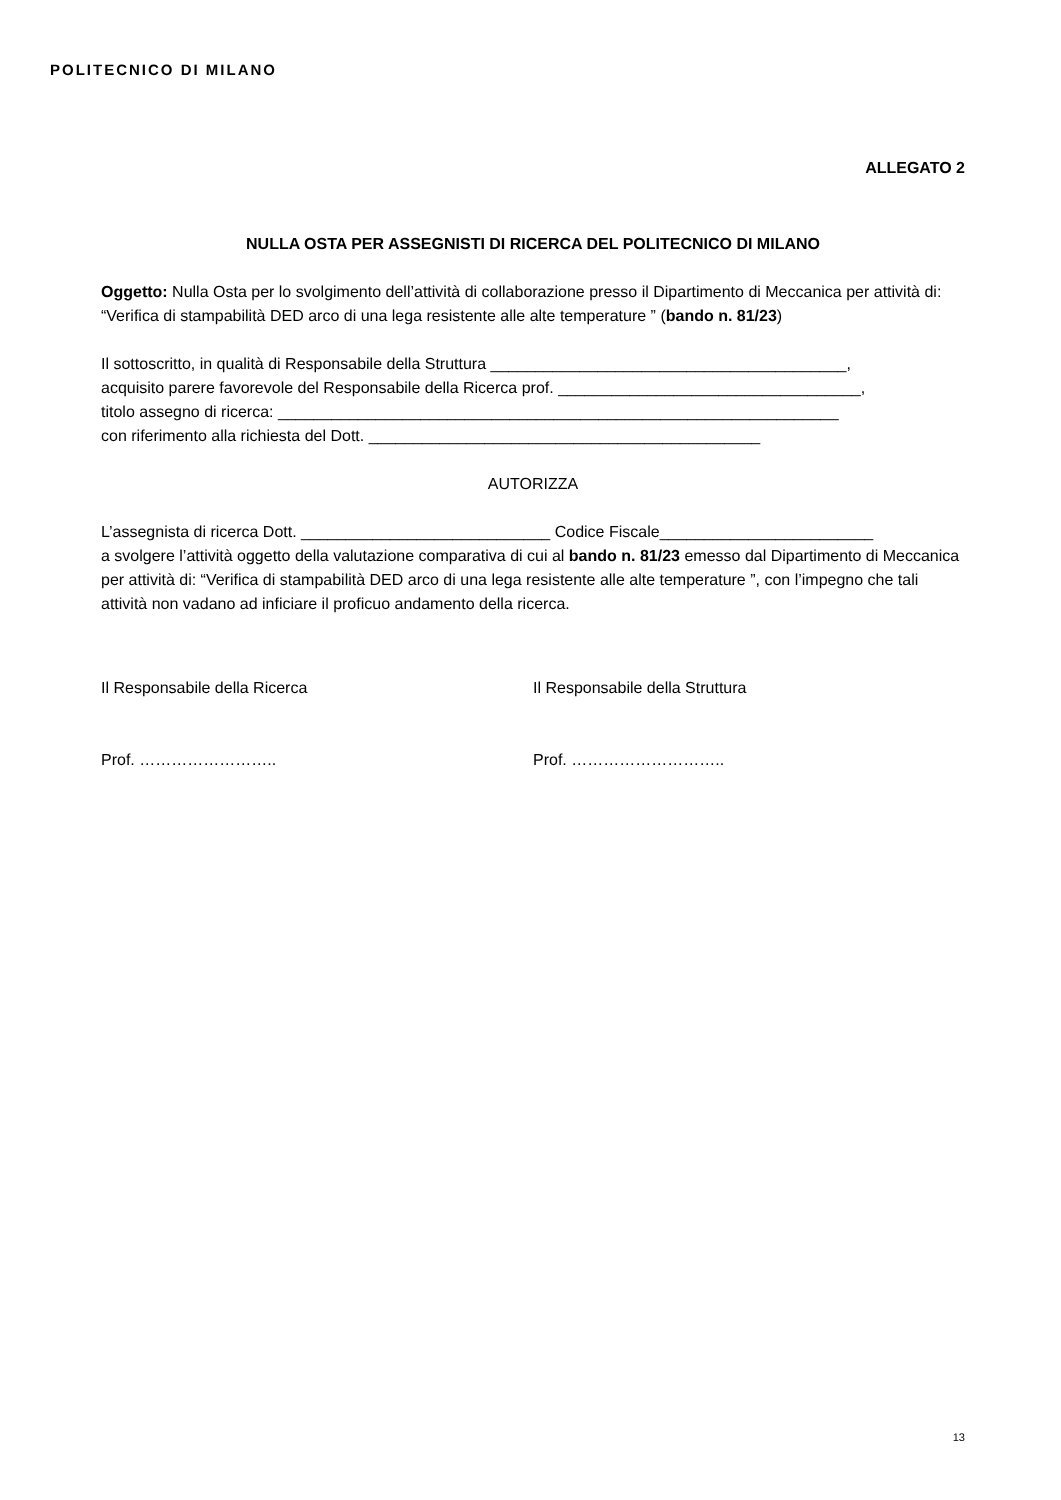POLITECNICO DI MILANO
ALLEGATO 2
NULLA OSTA PER ASSEGNISTI DI RICERCA DEL POLITECNICO DI MILANO
Oggetto: Nulla Osta per lo svolgimento dell’attività di collaborazione presso il Dipartimento di Meccanica per attività di: “Verifica di stampabilità DED arco di una lega resistente alle alte temperature ” (bando n. 81/23)
Il sottoscritto, in qualità di Responsabile della Struttura ________________________________________,
acquisito parere favorevole del Responsabile della Ricerca prof. __________________________________,
titolo assegno di ricerca: _______________________________________________________________
con riferimento alla richiesta del Dott. ____________________________________________
AUTORIZZA
L’assegnista di ricerca Dott. ____________________________ Codice Fiscale________________________
a svolgere l’attività oggetto della valutazione comparativa di cui al bando n. 81/23 emesso dal Dipartimento di Meccanica per attività di: “Verifica di stampabilità DED arco di una lega resistente alle alte temperature ”, con l’impegno che tali attività non vadano ad inficiare il proficuo andamento della ricerca.
Il Responsabile della Ricerca Il Responsabile della Struttura
Prof. …………………….. Prof. ………………………..
13